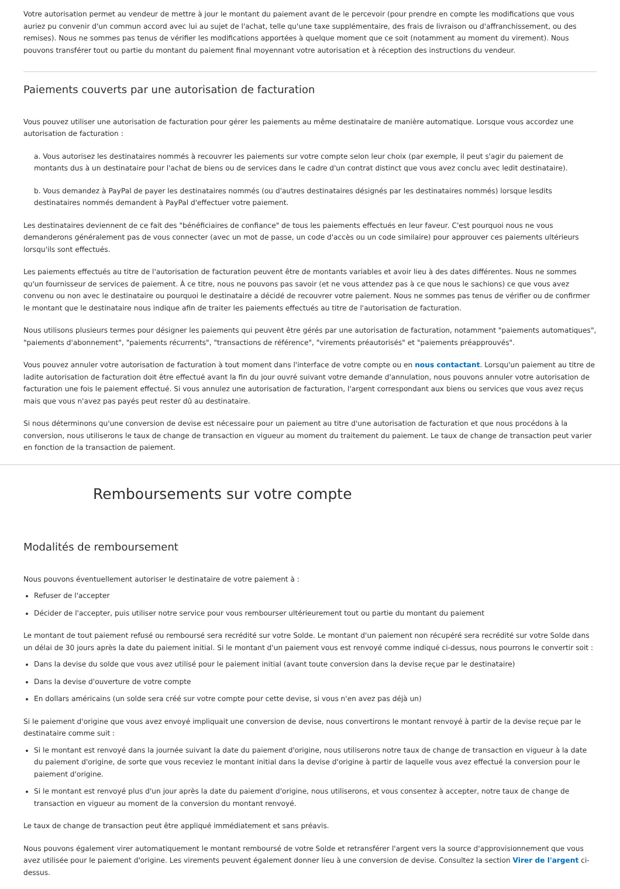Votre autorisation permet au vendeur de mettre à jour le montant du paiement avant de le percevoir (pour prendre en compte les modifications que vous auriez pu convenir d'un commun accord avec lui au sujet de l'achat, telle qu'une taxe supplémentaire, des frais de livraison ou d'affranchissement, ou des remises). Nous ne sommes pas tenus de vérifier les modifications apportées à quelque moment que ce soit (notamment au moment du virement). Nous pouvons transférer tout ou partie du montant du paiement final moyennant votre autorisation et à réception des instructions du vendeur.
Paiements couverts par une autorisation de facturation
Vous pouvez utiliser une autorisation de facturation pour gérer les paiements au même destinataire de manière automatique. Lorsque vous accordez une autorisation de facturation :
a. Vous autorisez les destinataires nommés à recouvrer les paiements sur votre compte selon leur choix (par exemple, il peut s'agir du paiement de montants dus à un destinataire pour l'achat de biens ou de services dans le cadre d'un contrat distinct que vous avez conclu avec ledit destinataire).
b. Vous demandez à PayPal de payer les destinataires nommés (ou d'autres destinataires désignés par les destinataires nommés) lorsque lesdits destinataires nommés demandent à PayPal d'effectuer votre paiement.
Les destinataires deviennent de ce fait des "bénéficiaires de confiance" de tous les paiements effectués en leur faveur. C'est pourquoi nous ne vous demanderons généralement pas de vous connecter (avec un mot de passe, un code d'accès ou un code similaire) pour approuver ces paiements ultérieurs lorsqu'ils sont effectués.
Les paiements effectués au titre de l'autorisation de facturation peuvent être de montants variables et avoir lieu à des dates différentes. Nous ne sommes qu'un fournisseur de services de paiement. À ce titre, nous ne pouvons pas savoir (et ne vous attendez pas à ce que nous le sachions) ce que vous avez convenu ou non avec le destinataire ou pourquoi le destinataire a décidé de recouvrer votre paiement. Nous ne sommes pas tenus de vérifier ou de confirmer le montant que le destinataire nous indique afin de traiter les paiements effectués au titre de l'autorisation de facturation.
Nous utilisons plusieurs termes pour désigner les paiements qui peuvent être gérés par une autorisation de facturation, notamment "paiements automatiques", "paiements d'abonnement", "paiements récurrents", "transactions de référence", "virements préautorisés" et "paiements préapprouvés".
Vous pouvez annuler votre autorisation de facturation à tout moment dans l'interface de votre compte ou en nous contactant. Lorsqu'un paiement au titre de ladite autorisation de facturation doit être effectué avant la fin du jour ouvré suivant votre demande d'annulation, nous pouvons annuler votre autorisation de facturation une fois le paiement effectué. Si vous annulez une autorisation de facturation, l'argent correspondant aux biens ou services que vous avez reçus mais que vous n'avez pas payés peut rester dû au destinataire.
Si nous déterminons qu'une conversion de devise est nécessaire pour un paiement au titre d'une autorisation de facturation et que nous procédons à la conversion, nous utiliserons le taux de change de transaction en vigueur au moment du traitement du paiement. Le taux de change de transaction peut varier en fonction de la transaction de paiement.
Remboursements sur votre compte
Modalités de remboursement
Nous pouvons éventuellement autoriser le destinataire de votre paiement à :
Refuser de l'accepter
Décider de l'accepter, puis utiliser notre service pour vous rembourser ultérieurement tout ou partie du montant du paiement
Le montant de tout paiement refusé ou remboursé sera recrédité sur votre Solde. Le montant d'un paiement non récupéré sera recrédité sur votre Solde dans un délai de 30 jours après la date du paiement initial. Si le montant d'un paiement vous est renvoyé comme indiqué ci-dessus, nous pourrons le convertir soit :
Dans la devise du solde que vous avez utilisé pour le paiement initial (avant toute conversion dans la devise reçue par le destinataire)
Dans la devise d'ouverture de votre compte
En dollars américains (un solde sera créé sur votre compte pour cette devise, si vous n'en avez pas déjà un)
Si le paiement d'origine que vous avez envoyé impliquait une conversion de devise, nous convertirons le montant renvoyé à partir de la devise reçue par le destinataire comme suit :
Si le montant est renvoyé dans la journée suivant la date du paiement d'origine, nous utiliserons notre taux de change de transaction en vigueur à la date du paiement d'origine, de sorte que vous receviez le montant initial dans la devise d'origine à partir de laquelle vous avez effectué la conversion pour le paiement d'origine.
Si le montant est renvoyé plus d'un jour après la date du paiement d'origine, nous utiliserons, et vous consentez à accepter, notre taux de change de transaction en vigueur au moment de la conversion du montant renvoyé.
Le taux de change de transaction peut être appliqué immédiatement et sans préavis.
Nous pouvons également virer automatiquement le montant remboursé de votre Solde et retransférer l'argent vers la source d'approvisionnement que vous avez utilisée pour le paiement d'origine. Les virements peuvent également donner lieu à une conversion de devise. Consultez la section Virer de l'argent ci-dessus.